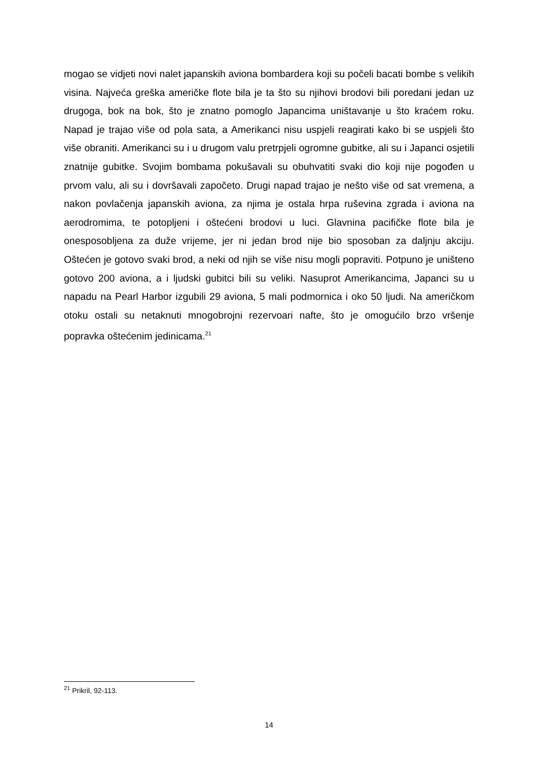mogao se vidjeti novi nalet japanskih aviona bombardera koji su počeli bacati bombe s velikih visina. Najveća greška američke flote bila je ta što su njihovi brodovi bili poredani jedan uz drugoga, bok na bok, što je znatno pomoglo Japancima uništavanje u što kraćem roku. Napad je trajao više od pola sata, a Amerikanci nisu uspjeli reagirati kako bi se uspjeli što više obraniti. Amerikanci su i u drugom valu pretrpjeli ogromne gubitke, ali su i Japanci osjetili znatnije gubitke. Svojim bombama pokušavali su obuhvatiti svaki dio koji nije pogođen u prvom valu, ali su i dovršavali započeto. Drugi napad trajao je nešto više od sat vremena, a nakon povlačenja japanskih aviona, za njima je ostala hrpa ruševina zgrada i aviona na aerodromima, te potopljeni i oštećeni brodovi u luci. Glavnina pacifičke flote bila je onesposobljena za duže vrijeme, jer ni jedan brod nije bio sposoban za daljnju akciju. Oštećen je gotovo svaki brod, a neki od njih se više nisu mogli popraviti. Potpuno je uništeno gotovo 200 aviona, a i ljudski gubitci bili su veliki. Nasuprot Amerikancima, Japanci su u napadu na Pearl Harbor izgubili 29 aviona, 5 mali podmornica i oko 50 ljudi. Na američkom otoku ostali su netaknuti mnogobrojni rezervoari nafte, što je omogućilo brzo vršenje popravka oštećenim jedinicama.<sup>21</sup>
<sup>21</sup> Prikril, 92-113.
14